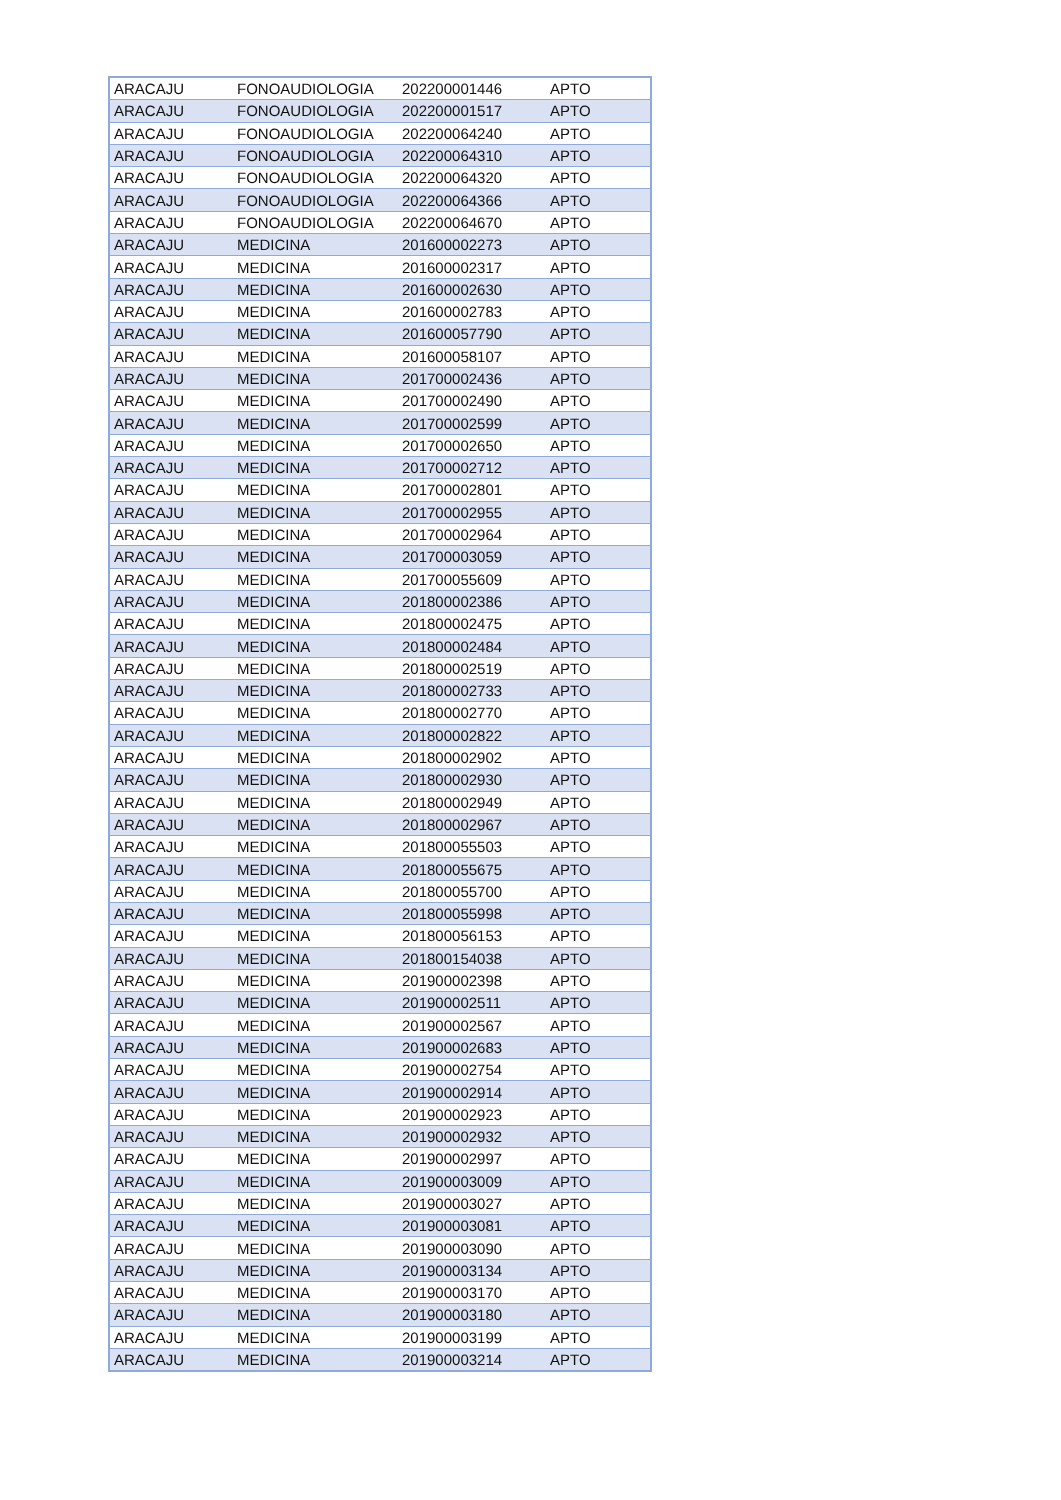| ARACAJU | FONOAUDIOLOGIA | 202200001446 | APTO |
| ARACAJU | FONOAUDIOLOGIA | 202200001517 | APTO |
| ARACAJU | FONOAUDIOLOGIA | 202200064240 | APTO |
| ARACAJU | FONOAUDIOLOGIA | 202200064310 | APTO |
| ARACAJU | FONOAUDIOLOGIA | 202200064320 | APTO |
| ARACAJU | FONOAUDIOLOGIA | 202200064366 | APTO |
| ARACAJU | FONOAUDIOLOGIA | 202200064670 | APTO |
| ARACAJU | MEDICINA | 201600002273 | APTO |
| ARACAJU | MEDICINA | 201600002317 | APTO |
| ARACAJU | MEDICINA | 201600002630 | APTO |
| ARACAJU | MEDICINA | 201600002783 | APTO |
| ARACAJU | MEDICINA | 201600057790 | APTO |
| ARACAJU | MEDICINA | 201600058107 | APTO |
| ARACAJU | MEDICINA | 201700002436 | APTO |
| ARACAJU | MEDICINA | 201700002490 | APTO |
| ARACAJU | MEDICINA | 201700002599 | APTO |
| ARACAJU | MEDICINA | 201700002650 | APTO |
| ARACAJU | MEDICINA | 201700002712 | APTO |
| ARACAJU | MEDICINA | 201700002801 | APTO |
| ARACAJU | MEDICINA | 201700002955 | APTO |
| ARACAJU | MEDICINA | 201700002964 | APTO |
| ARACAJU | MEDICINA | 201700003059 | APTO |
| ARACAJU | MEDICINA | 201700055609 | APTO |
| ARACAJU | MEDICINA | 201800002386 | APTO |
| ARACAJU | MEDICINA | 201800002475 | APTO |
| ARACAJU | MEDICINA | 201800002484 | APTO |
| ARACAJU | MEDICINA | 201800002519 | APTO |
| ARACAJU | MEDICINA | 201800002733 | APTO |
| ARACAJU | MEDICINA | 201800002770 | APTO |
| ARACAJU | MEDICINA | 201800002822 | APTO |
| ARACAJU | MEDICINA | 201800002902 | APTO |
| ARACAJU | MEDICINA | 201800002930 | APTO |
| ARACAJU | MEDICINA | 201800002949 | APTO |
| ARACAJU | MEDICINA | 201800002967 | APTO |
| ARACAJU | MEDICINA | 201800055503 | APTO |
| ARACAJU | MEDICINA | 201800055675 | APTO |
| ARACAJU | MEDICINA | 201800055700 | APTO |
| ARACAJU | MEDICINA | 201800055998 | APTO |
| ARACAJU | MEDICINA | 201800056153 | APTO |
| ARACAJU | MEDICINA | 201800154038 | APTO |
| ARACAJU | MEDICINA | 201900002398 | APTO |
| ARACAJU | MEDICINA | 201900002511 | APTO |
| ARACAJU | MEDICINA | 201900002567 | APTO |
| ARACAJU | MEDICINA | 201900002683 | APTO |
| ARACAJU | MEDICINA | 201900002754 | APTO |
| ARACAJU | MEDICINA | 201900002914 | APTO |
| ARACAJU | MEDICINA | 201900002923 | APTO |
| ARACAJU | MEDICINA | 201900002932 | APTO |
| ARACAJU | MEDICINA | 201900002997 | APTO |
| ARACAJU | MEDICINA | 201900003009 | APTO |
| ARACAJU | MEDICINA | 201900003027 | APTO |
| ARACAJU | MEDICINA | 201900003081 | APTO |
| ARACAJU | MEDICINA | 201900003090 | APTO |
| ARACAJU | MEDICINA | 201900003134 | APTO |
| ARACAJU | MEDICINA | 201900003170 | APTO |
| ARACAJU | MEDICINA | 201900003180 | APTO |
| ARACAJU | MEDICINA | 201900003199 | APTO |
| ARACAJU | MEDICINA | 201900003214 | APTO |